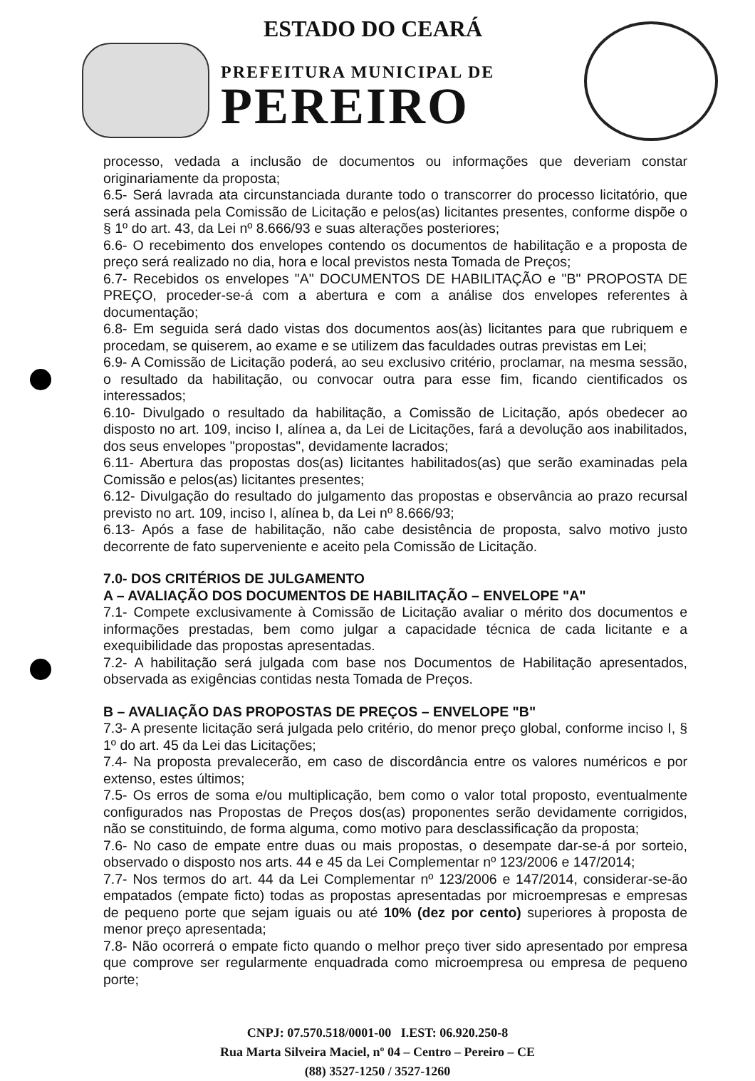ESTADO DO CEARÁ
PREFEITURA MUNICIPAL DE
PEREIRO
processo, vedada a inclusão de documentos ou informações que deveriam constar originariamente da proposta;
6.5- Será lavrada ata circunstanciada durante todo o transcorrer do processo licitatório, que será assinada pela Comissão de Licitação e pelos(as) licitantes presentes, conforme dispõe o § 1º do art. 43, da Lei nº 8.666/93 e suas alterações posteriores;
6.6- O recebimento dos envelopes contendo os documentos de habilitação e a proposta de preço será realizado no dia, hora e local previstos nesta Tomada de Preços;
6.7- Recebidos os envelopes "A" DOCUMENTOS DE HABILITAÇÃO e "B" PROPOSTA DE PREÇO, proceder-se-á com a abertura e com a análise dos envelopes referentes à documentação;
6.8- Em seguida será dado vistas dos documentos aos(às) licitantes para que rubriquem e procedam, se quiserem, ao exame e se utilizem das faculdades outras previstas em Lei;
6.9- A Comissão de Licitação poderá, ao seu exclusivo critério, proclamar, na mesma sessão, o resultado da habilitação, ou convocar outra para esse fim, ficando cientificados os interessados;
6.10- Divulgado o resultado da habilitação, a Comissão de Licitação, após obedecer ao disposto no art. 109, inciso I, alínea a, da Lei de Licitações, fará a devolução aos inabilitados, dos seus envelopes "propostas", devidamente lacrados;
6.11- Abertura das propostas dos(as) licitantes habilitados(as) que serão examinadas pela Comissão e pelos(as) licitantes presentes;
6.12- Divulgação do resultado do julgamento das propostas e observância ao prazo recursal previsto no art. 109, inciso I, alínea b, da Lei nº 8.666/93;
6.13- Após a fase de habilitação, não cabe desistência de proposta, salvo motivo justo decorrente de fato superveniente e aceito pela Comissão de Licitação.
7.0- DOS CRITÉRIOS DE JULGAMENTO
A – AVALIAÇÃO DOS DOCUMENTOS DE HABILITAÇÃO – ENVELOPE "A"
7.1- Compete exclusivamente à Comissão de Licitação avaliar o mérito dos documentos e informações prestadas, bem como julgar a capacidade técnica de cada licitante e a exequibilidade das propostas apresentadas.
7.2- A habilitação será julgada com base nos Documentos de Habilitação apresentados, observada as exigências contidas nesta Tomada de Preços.
B – AVALIAÇÃO DAS PROPOSTAS DE PREÇOS – ENVELOPE "B"
7.3- A presente licitação será julgada pelo critério, do menor preço global, conforme inciso I, § 1º do art. 45 da Lei das Licitações;
7.4- Na proposta prevalecerão, em caso de discordância entre os valores numéricos e por extenso, estes últimos;
7.5- Os erros de soma e/ou multiplicação, bem como o valor total proposto, eventualmente configurados nas Propostas de Preços dos(as) proponentes serão devidamente corrigidos, não se constituindo, de forma alguma, como motivo para desclassificação da proposta;
7.6- No caso de empate entre duas ou mais propostas, o desempate dar-se-á por sorteio, observado o disposto nos arts. 44 e 45 da Lei Complementar nº 123/2006 e 147/2014;
7.7- Nos termos do art. 44 da Lei Complementar nº 123/2006 e 147/2014, considerar-se-ão empatados (empate ficto) todas as propostas apresentadas por microempresas e empresas de pequeno porte que sejam iguais ou até 10% (dez por cento) superiores à proposta de menor preço apresentada;
7.8- Não ocorrerá o empate ficto quando o melhor preço tiver sido apresentado por empresa que comprove ser regularmente enquadrada como microempresa ou empresa de pequeno porte;
CNPJ: 07.570.518/0001-00 I.EST: 06.920.250-8
Rua Marta Silveira Maciel, nº 04 – Centro – Pereiro – CE
(88) 3527-1250 / 3527-1260